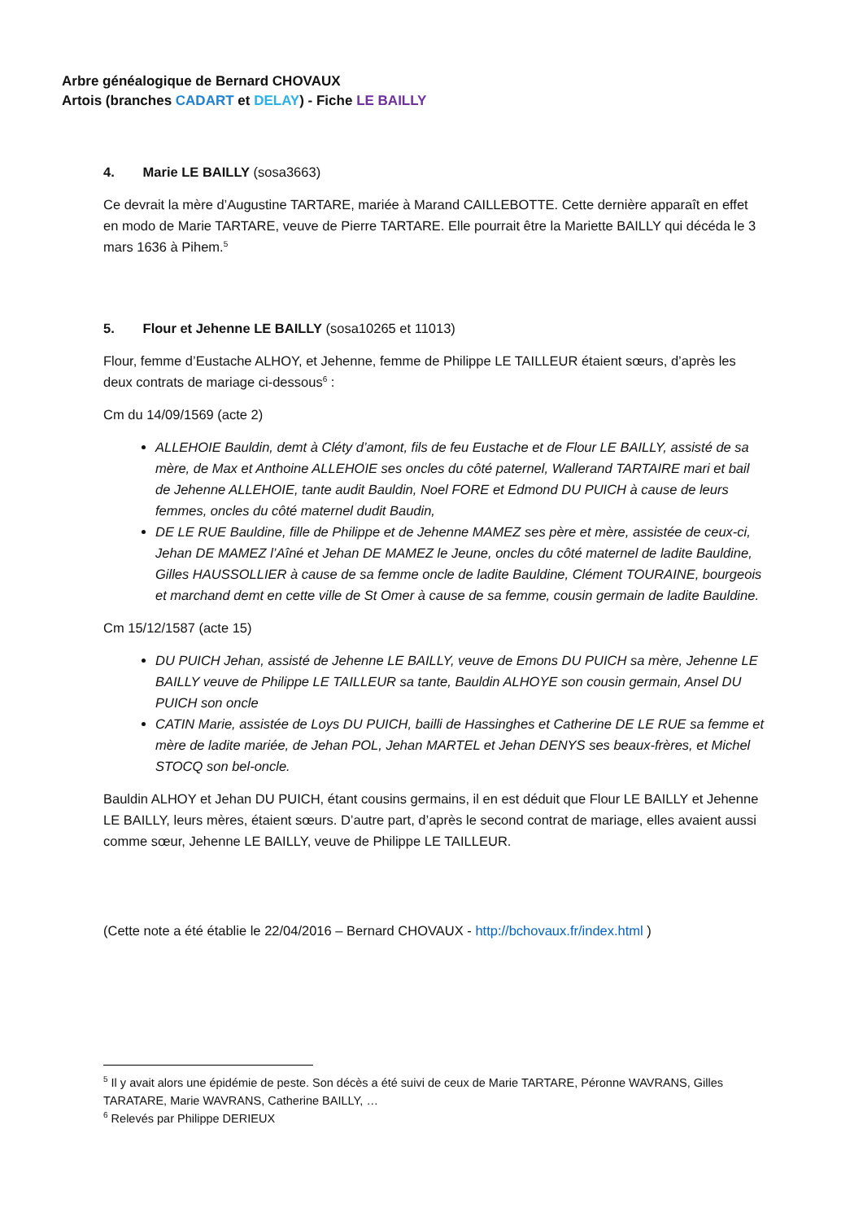Arbre généalogique de Bernard CHOVAUX
Artois (branches CADART et DELAY) - Fiche LE BAILLY
4. Marie LE BAILLY (sosa3663)
Ce devrait la mère d’Augustine TARTARE, mariée à Marand CAILLEBOTTE. Cette dernière apparaît en effet en modo de Marie TARTARE, veuve de Pierre TARTARE. Elle pourrait être la Mariette BAILLY qui décéda le 3 mars 1636 à Pihem.<sup>5</sup>
5. Flour et Jehenne LE BAILLY (sosa10265 et 11013)
Flour, femme d’Eustache ALHOY, et Jehenne, femme de Philippe LE TAILLEUR étaient sœurs, d’après les deux contrats de mariage ci-dessous<sup>6</sup> :
Cm du 14/09/1569 (acte 2)
ALLEHOIE Bauldin, demt à Cléty d’amont, fils de feu Eustache et de Flour LE BAILLY, assisté de sa mère, de Max et Anthoine ALLEHOIE ses oncles du côté paternel, Wallerand TARTAIRE mari et bail de Jehenne ALLEHOIE, tante audit Bauldin, Noel FORE et Edmond DU PUICH à cause de leurs femmes, oncles du côté maternel dudit Baudin,
DE LE RUE Bauldine, fille de Philippe et de Jehenne MAMEZ ses père et mère, assistée de ceux-ci, Jehan DE MAMEZ l’Aîné et Jehan DE MAMEZ le Jeune, oncles du côté maternel de ladite Bauldine, Gilles HAUSSOLLIER à cause de sa femme oncle de ladite Bauldine, Clément TOURAINE, bourgeois et marchand demt en cette ville de St Omer à cause de sa femme, cousin germain de ladite Bauldine.
Cm 15/12/1587 (acte 15)
DU PUICH Jehan, assisté de Jehenne LE BAILLY, veuve de Emons DU PUICH sa mère, Jehenne LE BAILLY veuve de Philippe LE TAILLEUR sa tante, Bauldin ALHOYE son cousin germain, Ansel DU PUICH son oncle
CATIN Marie, assistée de Loys DU PUICH, bailli de Hassinghes et Catherine DE LE RUE sa femme et mère de ladite mariée, de Jehan POL, Jehan MARTEL et Jehan DENYS ses beaux-frères, et Michel STOCQ son bel-oncle.
Bauldin ALHOY et Jehan DU PUICH, étant cousins germains, il en est déduit que Flour LE BAILLY et Jehenne LE BAILLY, leurs mères, étaient sœurs. D’autre part, d’après le second contrat de mariage, elles avaient aussi comme sœur, Jehenne LE BAILLY, veuve de Philippe LE TAILLEUR.
(Cette note a été établie le 22/04/2016 – Bernard CHOVAUX - http://bchovaux.fr/index.html )
<sup>5</sup> Il y avait alors une épidémie de peste. Son décès a été suivi de ceux de Marie TARTARE, Péronne WAVRANS, Gilles TARATARE, Marie WAVRANS, Catherine BAILLY, …
<sup>6</sup> Relevés par Philippe DERIEUX